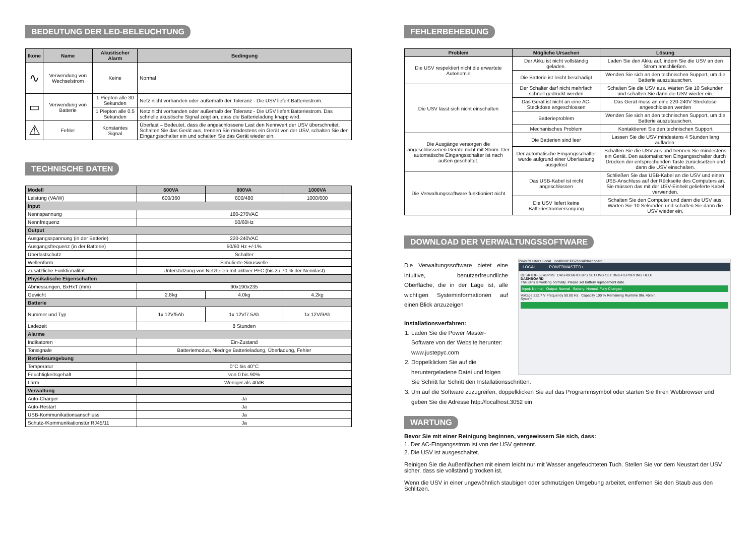BEDEUTUNG DER LED-BELEUCHTUNG
| Ikone | Name | Akustischer Alarm | Bedingung |
| --- | --- | --- | --- |
| ∿ | Verwendung von Wechselstrom | Keine | Normal |
| ▭ | Verwendung von Batterie | 1 Piepton alle 30 Sekunden | Netz nicht vorhanden oder außerhalb der Toleranz - Die USV liefert Batteriestrom. |
| | | 1 Piepton alle 0.5 Sekunden | Netz nicht vorhanden oder außerhalb der Toleranz - Die USV liefert Batteriestrom. Das schnelle akustische Signal zeigt an, dass die Batterieladung knapp wird. |
| ⚠ | Fehler | Konstantes Signal | Überlast – Bedeutet, dass die angeschlossene Last den Nennwert der USV überschreitet. Schalten Sie das Gerät aus, trennen Sie mindestens ein Gerät von der USV, schalten Sie den Eingangsschalter ein und schalten Sie das Gerät wieder ein. |
TECHNISCHE DATEN
| Modell | 600VA | 800VA | 1000VA |
| --- | --- | --- | --- |
| Leistung (VA/W) | 600/360 | 800/480 | 1000/600 |
| Input | | | |
| Nennspannung | 180-270VAC | | |
| Nennfrequenz | 50/60Hz | | |
| Output | | | |
| Ausgangsspannung (in der Batterie) | 220-240VAC | | |
| Ausgangsfrequenz (in der Batterie) | 50/60 Hz +/-1% | | |
| Überlastschutz | Schalter | | |
| Wellenform | Simulierte Sinuswelle | | |
| Zusätzliche Funktionalität | Unterstützung von Netzteilen mit aktiver PFC (bis zu 70 % der Nennlast) | | |
| Physikalische Eigenschaften | | | |
| Abmessungen, BxHxT (mm) | 90x190x235 | | |
| Gewicht | 2.8kg | 4.0kg | 4.2kg |
| Batterie | | | |
| Nummer und Typ | 1x 12V/5Ah | 1x 12V/7.5Ah | 1x 12V/9Ah |
| Ladezeit | 8 Stunden | | |
| Alarme | | | |
| Indikatoren | Ein-Zustand | | |
| Tonsignale | Batteriemodus, Niedrige Batterieladung, Überladung, Fehler | | |
| Betriebsumgebung | | | |
| Temperatur | 0°C bis 40°C | | |
| Feuchtigkeitsgehalt | von 0 bis 90% | | |
| Lärm | Weniger als 40dB | | |
| Verwaltung | | | |
| Auto-Charger | Ja | | |
| Auto-Restart | Ja | | |
| USB-Kommunikationsanschluss | Ja | | |
| Schutz-/Kommunikationstür RJ45/11 | Ja | | |
FEHLERBEHEBUNG
| Problem | Mögliche Ursachen | Lösung |
| --- | --- | --- |
| Die USV respektiert nicht die erwartete Autonomie | Der Akku ist nicht vollständig geladen. | Laden Sie den Akku auf, indem Sie die USV an den Strom anschließen. |
| | Die Batterie ist leicht beschädigt | Wenden Sie sich an den technischen Support, um die Batterie auszutauschen. |
| Die USV lässt sich nicht einschalten | Der Schalter darf nicht mehrfach schnell gedrückt werden | Schalten Sie die USV aus. Warten Sie 10 Sekunden und schalten Sie dann die USV wieder ein. |
| | Das Gerät ist nicht an eine AC-Steckdose angeschlossen | Das Gerät muss an eine 220-240V Steckdose angeschlossen werden |
| | Batterieproblem | Wenden Sie sich an den technischen Support, um die Batterie auszutauschen. |
| | Mechanisches Problem | Kontaktieren Sie den technischen Support |
| Die Ausgänge versorgen die angeschlossenen Geräte nicht mit Strom. Der automatische Eingangsschalter ist nach außen geschaltet. | Die Batterien sind leer | Lassen Sie die USV mindestens 4 Stunden lang aufladen. |
| | Der automatische Eingangsschalter wurde aufgrund einer Überlastung ausgelöst | Schalten Sie die USV aus und trennen Sie mindestens ein Gerät. Den automatischen Eingangsschalter durch Drücken der entsprechenden Taste zurücksetzen und dann die USV einschalten. |
| Die Verwaltungssoftware funktioniert nicht | Das USB-Kabel ist nicht angeschlossen | Schließen Sie das USB-Kabel an die USV und einen USB-Anschluss auf der Rückseite des Computers an. Sie müssen das mit der USV-Einheit gelieferte Kabel verwenden. |
| | Die USV liefert keine Batteriestromversorgung | Schalten Sie den Computer und dann die USV aus. Warten Sie 10 Sekunden und schalten Sie dann die USV wieder ein. |
DOWNLOAD DER VERWALTUNGSSOFTWARE
PowerMaster+ Local localhost:3052/local/dashboard
LOCAL POWERMASTER+
DESKTOP-6E4UPH9 DASHBOARD UPS SETTING SETTING REPORTING HELP
DASHBOARD
The UPS is working normally. Please set battery replacement date.
Input: Normal Output: Normal Battery: Normal, Fully Charged
Voltage 222.7 V Frequency 50.00 Hz Capacity 100 % Remaining Runtime 9hr. 45min.
System
Die Verwaltungssoftware bietet eine intuitive, benutzerfreundliche Oberfläche, die in der Lage ist, alle wichtigen Systeminformationen auf einen Blick anzuzeigen
Installationsverfahren:
1. Laden Sie die Power Master-Software von der Website herunter: www.justepyc.com
2. Doppelklicken Sie auf die heruntergeladene Datei und folgen Sie Schritt für Schritt den Installationsschritten.
3. Um auf die Software zuzugreifen, doppelklicken Sie auf das Programmsymbol oder starten Sie Ihren Webbrowser und geben Sie die Adresse http://localhost:3052 ein
WARTUNG
Bevor Sie mit einer Reinigung beginnen, vergewissern Sie sich, dass:
1. Der AC-Eingangsstrom ist von der USV getrennt.
2. Die USV ist ausgeschaltet.
Reinigen Sie die Außenflächen mit einem leicht nur mit Wasser angefeuchteten Tuch. Stellen Sie vor dem Neustart der USV sicher, dass sie vollständig trocken ist.
Wenn die USV in einer ungewöhnlich staubigen oder schmutzigen Umgebung arbeitet, entfernen Sie den Staub aus den Schlitzen.